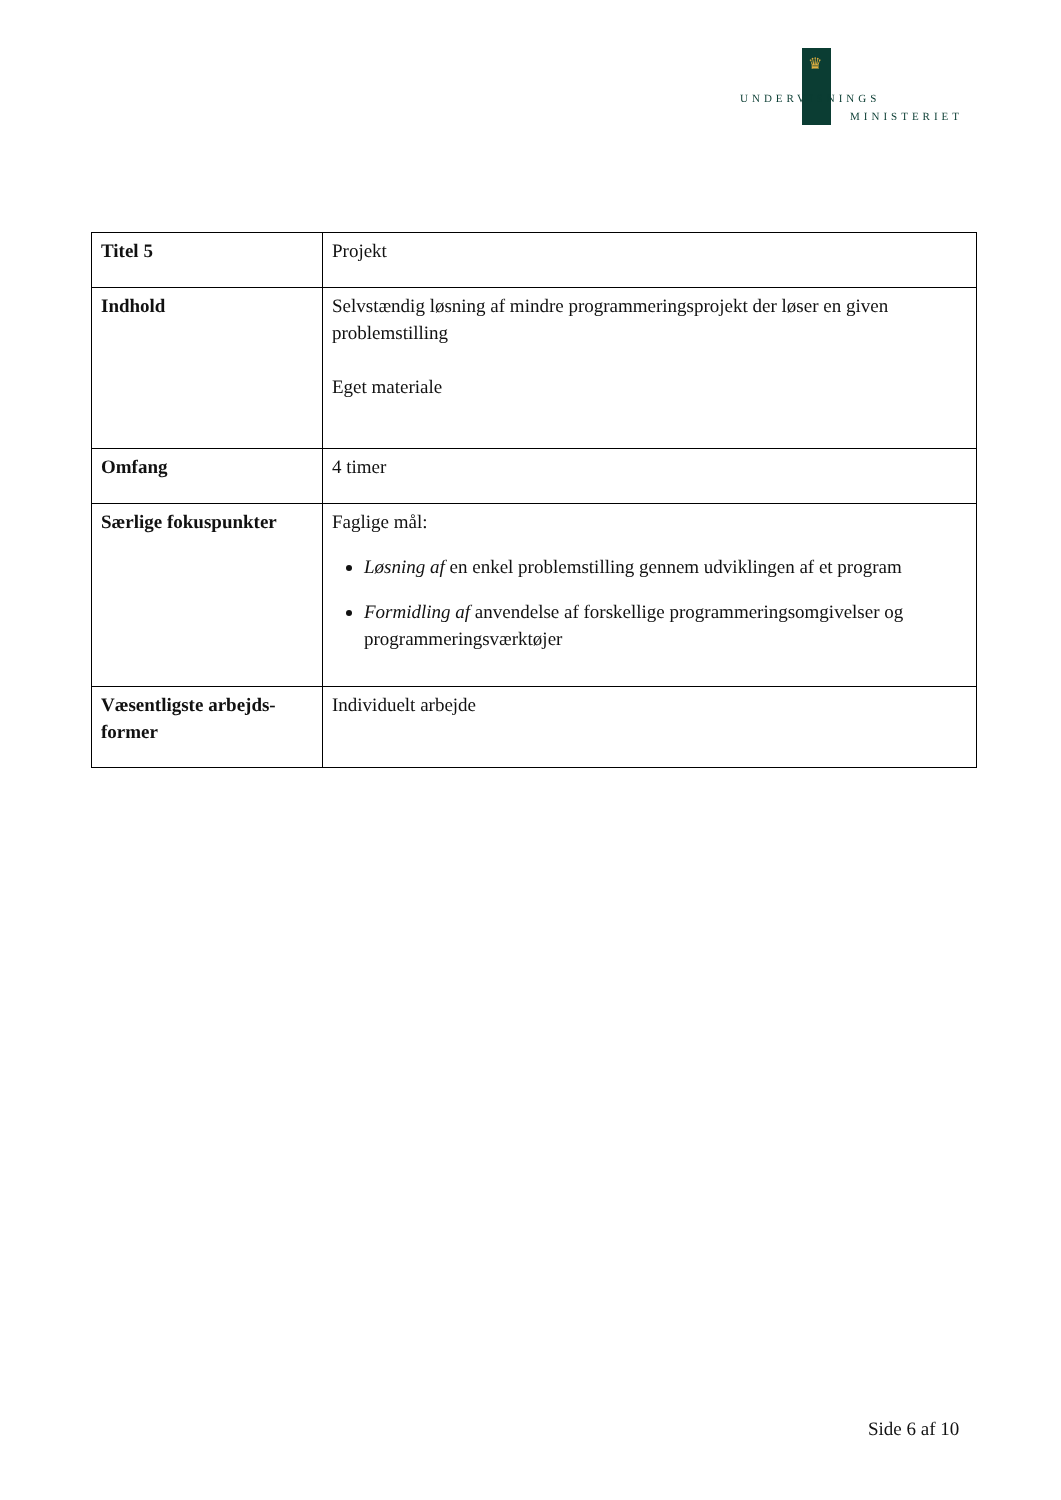♛
UNDERVISNINGS
MINISTERIET
| Titel 5 | Projekt |
| Indhold | Selvstændig løsning af mindre programmeringsprojekt der løser en given problemstilling Eget materiale |
| Omfang | 4 timer |
| Særlige fokuspunkter | Faglige mål: Løsning af en enkel problemstilling gennem udviklingen af et program Formidling af anvendelse af forskellige programmeringsomgivelser og programmeringsværktøjer |
| Væsentligste arbejds-former | Individuelt arbejde |
Side 6 af 10